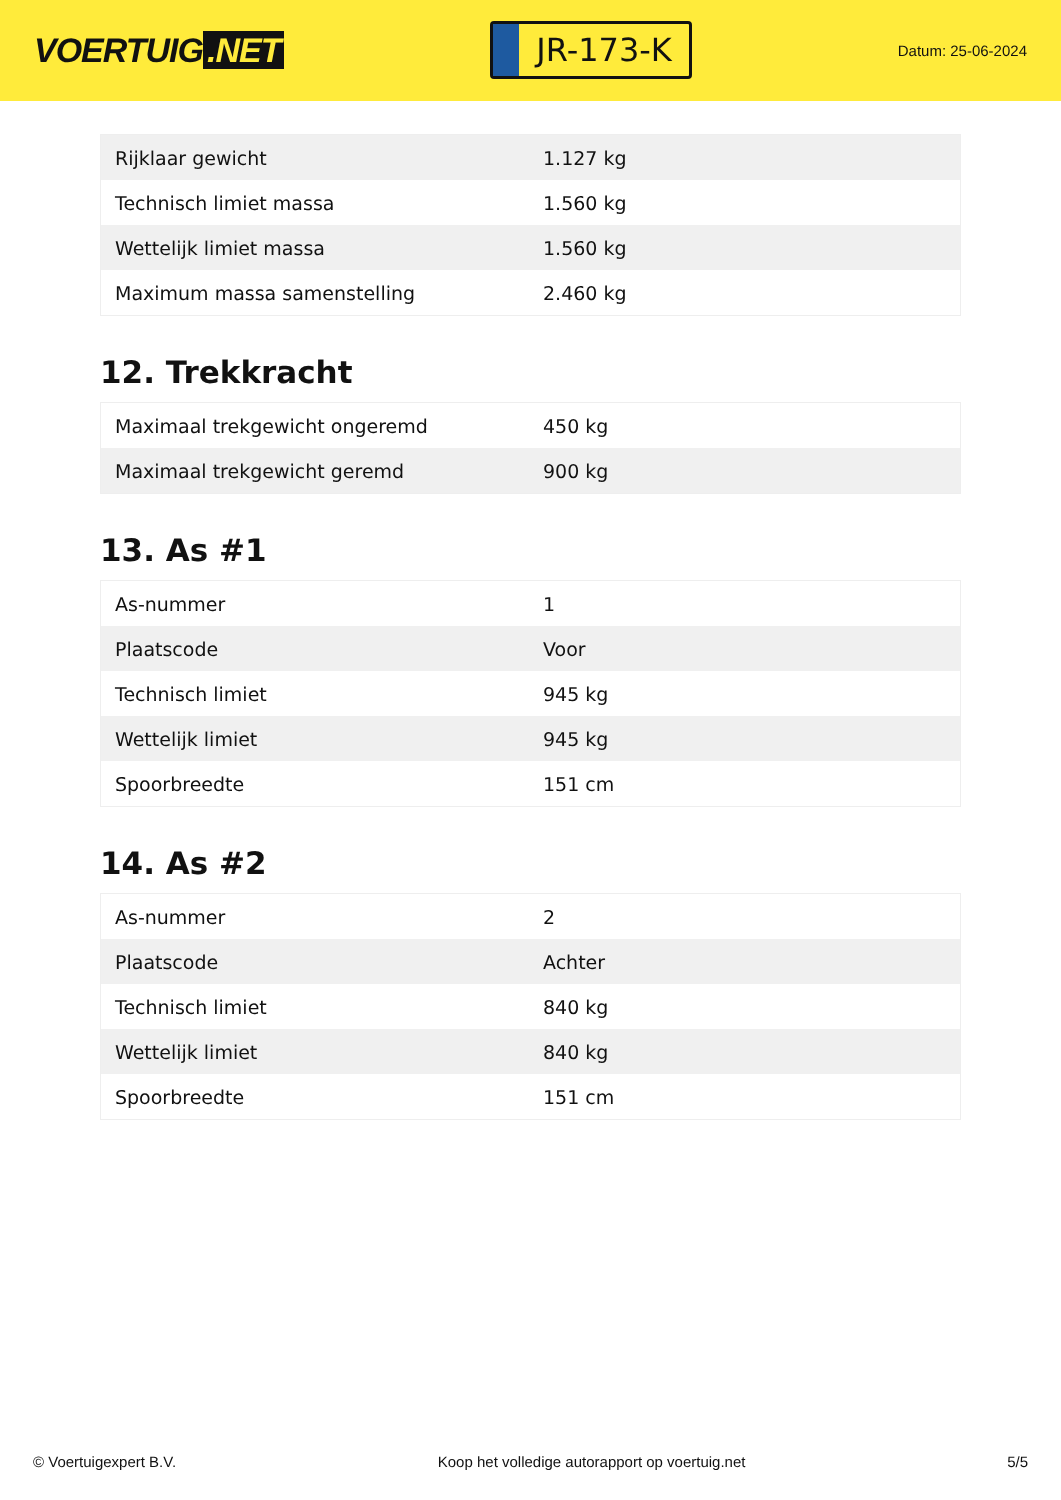VOERTUIG.NET
JR-173-K
Datum: 25-06-2024
| Rijklaar gewicht | 1.127 kg |
| Technisch limiet massa | 1.560 kg |
| Wettelijk limiet massa | 1.560 kg |
| Maximum massa samenstelling | 2.460 kg |
12. Trekkracht
| Maximaal trekgewicht ongeremd | 450 kg |
| Maximaal trekgewicht geremd | 900 kg |
13. As #1
| As-nummer | 1 |
| Plaatscode | Voor |
| Technisch limiet | 945 kg |
| Wettelijk limiet | 945 kg |
| Spoorbreedte | 151 cm |
14. As #2
| As-nummer | 2 |
| Plaatscode | Achter |
| Technisch limiet | 840 kg |
| Wettelijk limiet | 840 kg |
| Spoorbreedte | 151 cm |
© Voertuigexpert B.V. Koop het volledige autorapport op voertuig.net 5/5